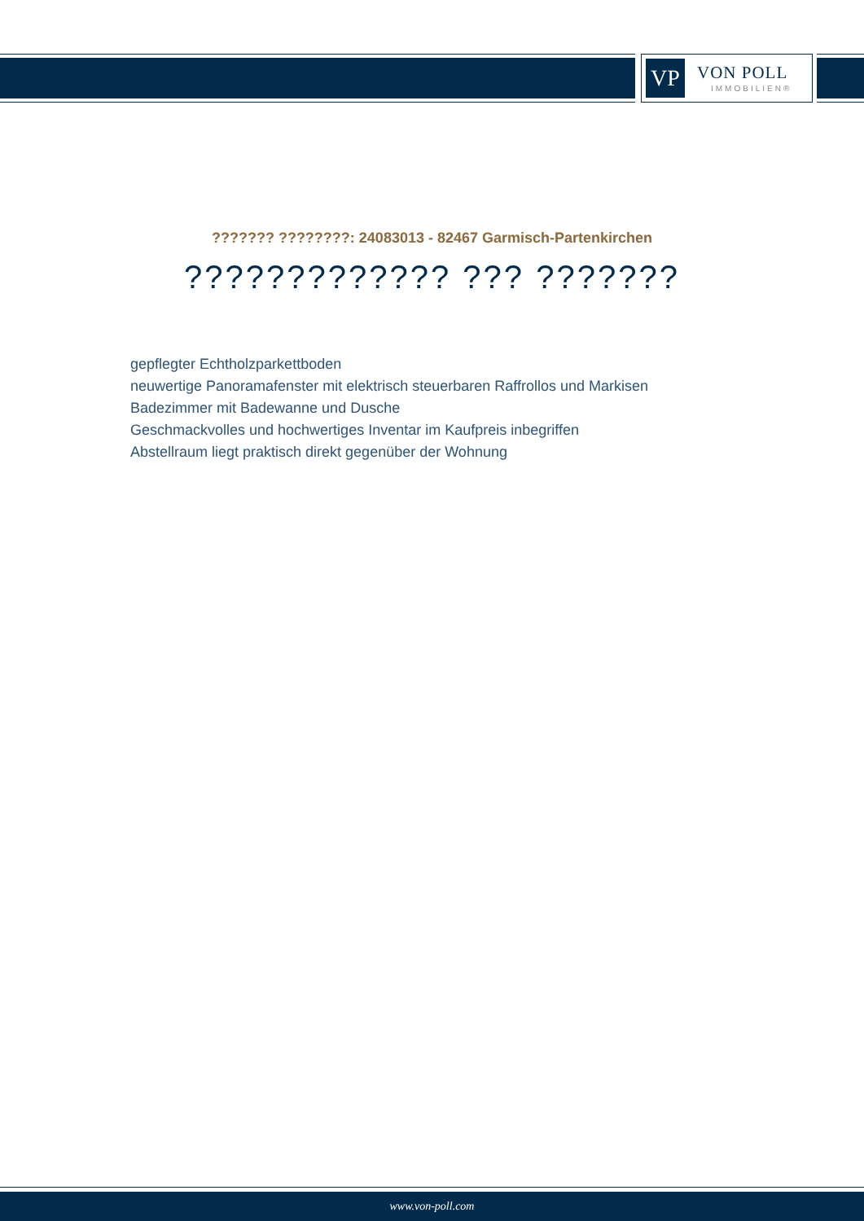VP VON POLL
IMMOBILIEN®
??????? ????????: 24083013 - 82467 Garmisch-Partenkirchen
????????????? ??? ???????
gepflegter Echtholzparkettboden
neuwertige Panoramafenster mit elektrisch steuerbaren Raffrollos und Markisen
Badezimmer mit Badewanne und Dusche
Geschmackvolles und hochwertiges Inventar im Kaufpreis inbegriffen
Abstellraum liegt praktisch direkt gegenüber der Wohnung
www.von-poll.com